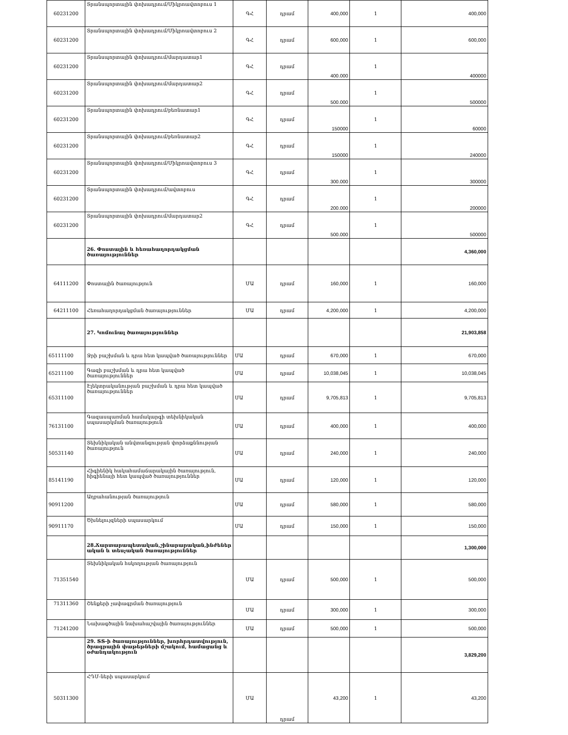| 60231200 | Տրանսպորտային փոխադրում/Միկրոավտոբուս 1 | ԳՀ | դրամ | 400,000 | 1 | 400,000 |
| 60231200 | Տրանսպորտային փոխադրում/Միկրոավտոբուս 2 | ԳՀ | դրամ | 600,000 | 1 | 600,000 |
| 60231200 | Տրանսպորտային փոխադրում/մարդատար1 | ԳՀ | դրամ | 400.000 | 1 | 400000 |
| 60231200 | Տրանսպորտային փոխադրում/մարդատար2 | ԳՀ | դրամ | 500.000 | 1 | 500000 |
| 60231200 | Տրանսպորտային փոխադրում/բեռնատար1 | ԳՀ | դրամ | 150000 | 1 | 60000 |
| 60231200 | Տրանսպորտային փոխադրում/բեռնատար2 | ԳՀ | դրամ | 150000 | 1 | 240000 |
| 60231200 | Տրանսպորտային փոխադրում/Միկրոավտոբուս 3 | ԳՀ | դրամ | 300.000 | 1 | 300000 |
| 60231200 | Տրանսպորտային փոխադրում/ավտոբուս | ԳՀ | դրամ | 200.000 | 1 | 200000 |
| 60231200 | Տրանսպորտային փոխադրում/մարդատար2 | ԳՀ | դրամ | 500.000 | 1 | 500000 |
| | 26. Փոստային և հեռահաղորդակցման ծառայություններ | | | | | 4,360,000 |
| 64111200 | Փոստային ծառայություն | ՄԱ | դրամ | 160,000 | 1 | 160,000 |
| 64211100 | Հեռահաղորդակցման ծառայություններ | ՄԱ | դրամ | 4,200,000 | 1 | 4,200,000 |
| | 27. Կոմունալ ծառայություններ | | | | | 21,903,858 |
| 65111100 | Ջրի բաշխման և դրա հետ կապված ծառայություններ | ՄԱ | դրամ | 670,000 | 1 | 670,000 |
| 65211100 | Գազի բաշխման և դրա հետ կապված ծառայություններ | ՄԱ | դրամ | 10,038,045 | 1 | 10,038,045 |
| 65311100 | Էլեկտրականության բաշխման և դրա հետ կապված ծառայություններ | ՄԱ | դրամ | 9,705,813 | 1 | 9,705,813 |
| 76131100 | Գազասպառման համակարգի տեխնիկական սպասարկման ծառայություն | ՄԱ | դրամ | 400,000 | 1 | 400,000 |
| 50531140 | Տեխնիկական անվտանգության փորձաքննության ծառայություն | ՄԱ | դրամ | 240,000 | 1 | 240,000 |
| 85141190 | Հիգիենիկ հակահամաճարակային ծառայություն, հիգիենայի հետ կապված ծառայություններ | ՄԱ | դրամ | 120,000 | 1 | 120,000 |
| 90911200 | Աղբահանության ծառայություն | ՄԱ | դրամ | 580,000 | 1 | 580,000 |
| 90911170 | Ծխնելույզների սպասարկում | ՄԱ | դրամ | 150,000 | 1 | 150,000 |
| | 28.Ճարտարապետական,շինարարական,ինժեներ ական և տեսչական ծառայություններ | | | | | 1,300,000 |
| 71351540 | Տեխնիկական հսկողության ծառայություն | ՄԱ | դրամ | 500,000 | 1 | 500,000 |
| 71311360 | Շենքերի չափագրման ծառայություն | ՄԱ | դրամ | 300,000 | 1 | 300,000 |
| 71241200 | Նախագծային նախահաշվային ծառայություններ | ՄԱ | դրամ | 500,000 | 1 | 500,000 |
| | 29. ՏՏ-ի ծառայություններ, խորհրդատվություն, ծրագրային փաթեթների մշակում, համացանց և օժանդակություն | | | | | 3,829,200 |
| 50311300 | ՀԴՄ-ների սպասարկում | ՄԱ | դրամ | 43,200 | 1 | 43,200 |